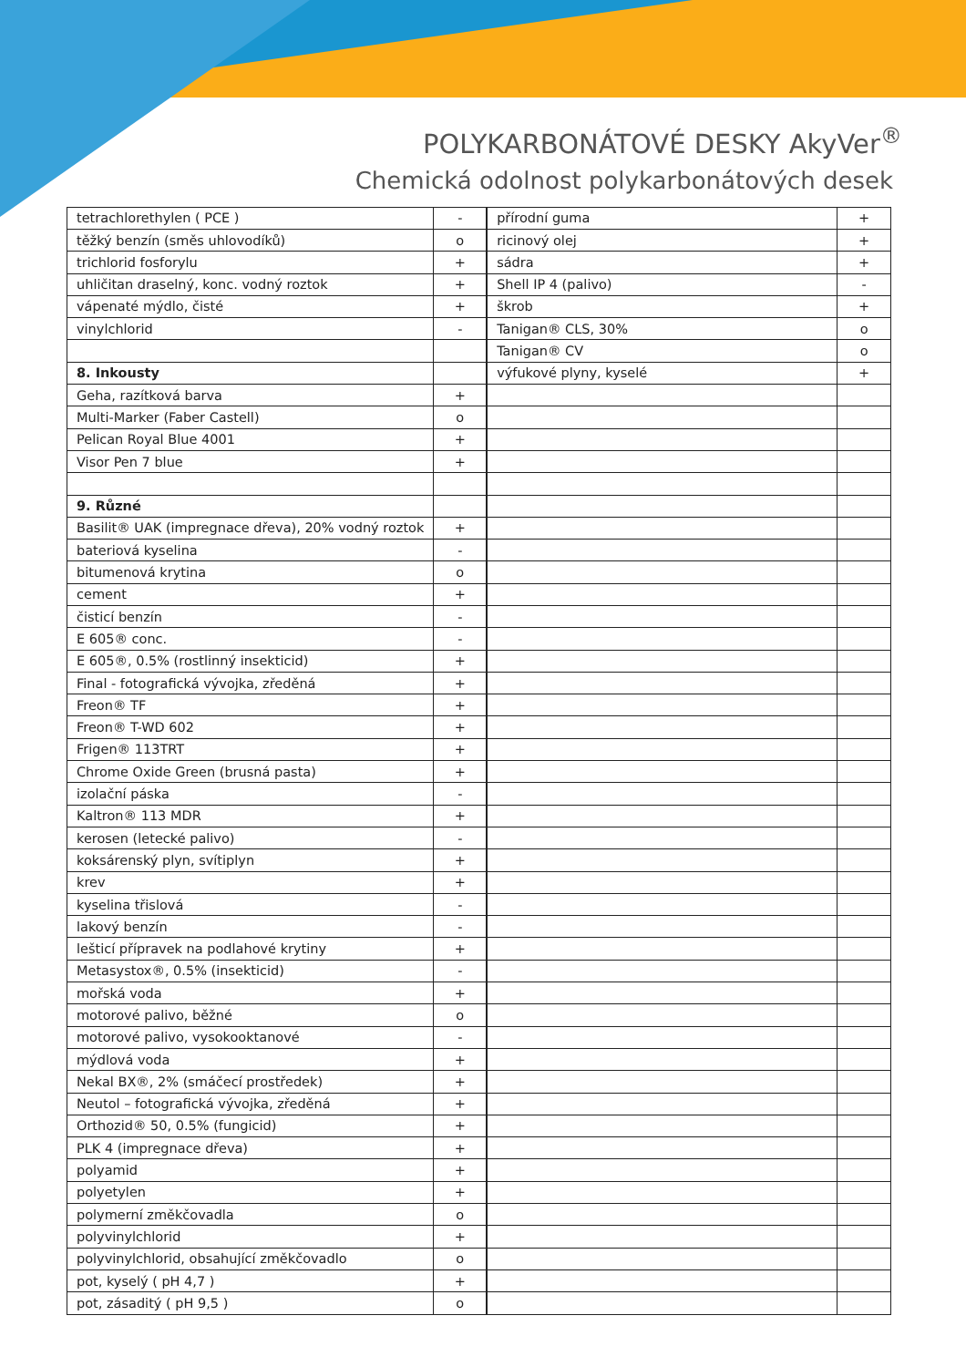POLYKARBONÁTOVÉ DESKY AkyVer<sup>®</sup>
Chemická odolnost polykarbonátových desek
| tetrachlorethylen ( PCE ) | - |
| těžký benzín (směs uhlovodíků) | o |
| trichlorid fosforylu | + |
| uhličitan draselný, konc. vodný roztok | + |
| vápenaté mýdlo, čisté | + |
| vinylchlorid | - |
| 8. Inkousty | |
| Geha, razítková barva | + |
| Multi-Marker (Faber Castell) | o |
| Pelican Royal Blue 4001 | + |
| Visor Pen 7 blue | + |
| 9. Různé | |
| Basilit® UAK (impregnace dřeva), 20% vodný roztok | + |
| bateriová kyselina | - |
| bitumenová krytina | o |
| cement | + |
| čisticí benzín | - |
| E 605® conc. | - |
| E 605®, 0.5% (rostlinný insekticid) | + |
| Final - fotografická vývojka, zředěná | + |
| Freon® TF | + |
| Freon® T-WD 602 | + |
| Frigen® 113TRT | + |
| Chrome Oxide Green (brusná pasta) | + |
| izolační páska | - |
| Kaltron® 113 MDR | + |
| kerosen (letecké palivo) | - |
| koksárenský plyn, svítiplyn | + |
| krev | + |
| kyselina třislová | - |
| lakový benzín | - |
| lešticí přípravek na podlahové krytiny | + |
| Metasystox®, 0.5% (insekticid) | - |
| mořská voda | + |
| motorové palivo, běžné | o |
| motorové palivo, vysokooktanové | - |
| mýdlová voda | + |
| Nekal BX®, 2% (smáčecí prostředek) | + |
| Neutol – fotografická vývojka, zředěná | + |
| Orthozid® 50, 0.5% (fungicid) | + |
| PLK 4 (impregnace dřeva) | + |
| polyamid | + |
| polyetylen | + |
| polymerní změkčovadla | o |
| polyvinylchlorid | + |
| polyvinylchlorid, obsahující změkčovadlo | o |
| pot, kyselý ( pH 4,7 ) | + |
| pot, zásaditý ( pH 9,5 ) | o |
| přírodní guma | + |
| ricinový olej | + |
| sádra | + |
| Shell IP 4 (palivo) | - |
| škrob | + |
| Tanigan® CLS, 30% | o |
| Tanigan® CV | o |
| výfukové plyny, kyselé | + |